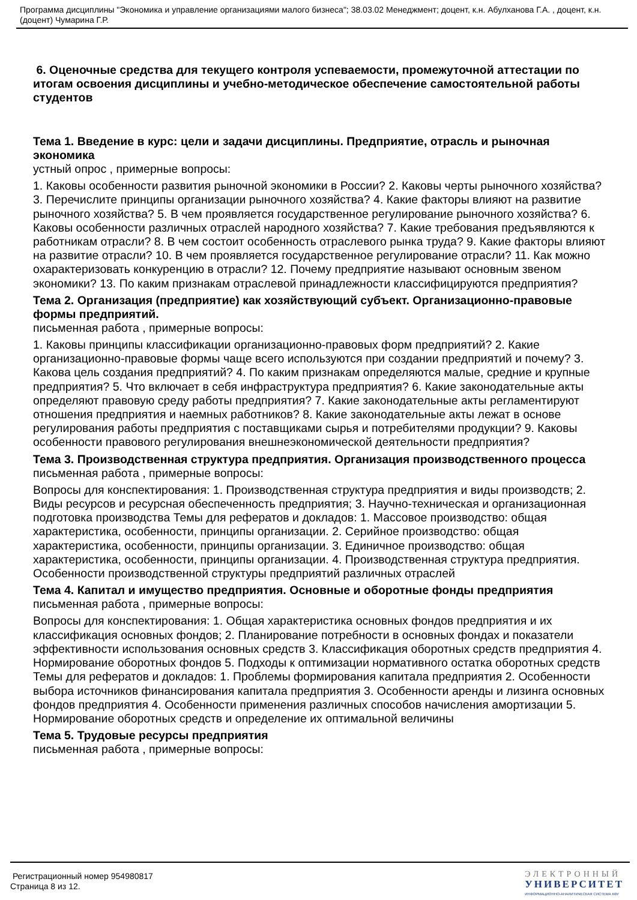Программа дисциплины "Экономика и управление организациями малого бизнеса"; 38.03.02 Менеджмент; доцент, к.н. Абулханова Г.А. , доцент, к.н. (доцент) Чумарина Г.Р.
6. Оценочные средства для текущего контроля успеваемости, промежуточной аттестации по итогам освоения дисциплины и учебно-методическое обеспечение самостоятельной работы студентов
Тема 1. Введение в курс: цели и задачи дисциплины. Предприятие, отрасль и рыночная экономика
устный опрос , примерные вопросы:
1. Каковы особенности развития рыночной экономики в России? 2. Каковы черты рыночного хозяйства? 3. Перечислите принципы организации рыночного хозяйства? 4. Какие факторы влияют на развитие рыночного хозяйства? 5. В чем проявляется государственное регулирование рыночного хозяйства? 6. Каковы особенности различных отраслей народного хозяйства? 7. Какие требования предъявляются к работникам отрасли? 8. В чем состоит особенность отраслевого рынка труда? 9. Какие факторы влияют на развитие отрасли? 10. В чем проявляется государственное регулирование отрасли? 11. Как можно охарактеризовать конкуренцию в отрасли? 12. Почему предприятие называют основным звеном экономики? 13. По каким признакам отраслевой принадлежности классифицируются предприятия?
Тема 2. Организация (предприятие) как хозяйствующий субъект. Организационно-правовые формы предприятий.
письменная работа , примерные вопросы:
1. Каковы принципы классификации организационно-правовых форм предприятий? 2. Какие организационно-правовые формы чаще всего используются при создании предприятий и почему? 3. Какова цель создания предприятий? 4. По каким признакам определяются малые, средние и крупные предприятия? 5. Что включает в себя инфраструктура предприятия? 6. Какие законодательные акты определяют правовую среду работы предприятия? 7. Какие законодательные акты регламентируют отношения предприятия и наемных работников? 8. Какие законодательные акты лежат в основе регулирования работы предприятия с поставщиками сырья и потребителями продукции? 9. Каковы особенности правового регулирования внешнеэкономической деятельности предприятия?
Тема 3. Производственная структура предприятия. Организация производственного процесса
письменная работа , примерные вопросы:
Вопросы для конспектирования: 1. Производственная структура предприятия и виды производств; 2. Виды ресурсов и ресурсная обеспеченность предприятия; 3. Научно-техническая и организационная подготовка производства Темы для рефератов и докладов: 1. Массовое производство: общая характеристика, особенности, принципы организации. 2. Серийное производство: общая характеристика, особенности, принципы организации. 3. Единичное производство: общая характеристика, особенности, принципы организации. 4. Производственная структура предприятия. Особенности производственной структуры предприятий различных отраслей
Тема 4. Капитал и имущество предприятия. Основные и оборотные фонды предприятия
письменная работа , примерные вопросы:
Вопросы для конспектирования: 1. Общая характеристика основных фондов предприятия и их классификация основных фондов; 2. Планирование потребности в основных фондах и показатели эффективности использования основных средств 3. Классификация оборотных средств предприятия 4. Нормирование оборотных фондов 5. Подходы к оптимизации нормативного остатка оборотных средств Темы для рефератов и докладов: 1. Проблемы формирования капитала предприятия 2. Особенности выбора источников финансирования капитала предприятия 3. Особенности аренды и лизинга основных фондов предприятия 4. Особенности применения различных способов начисления амортизации 5. Нормирование оборотных средств и определение их оптимальной величины
Тема 5. Трудовые ресурсы предприятия
письменная работа , примерные вопросы:
Регистрационный номер 954980817
Страница 8 из 12.
ЭЛЕКТРОННЫЙ
УНИВЕРСИТЕТ
ИНФОРМАЦИОННО-АНАЛИТИЧЕСКАЯ СИСТЕМА КФУ